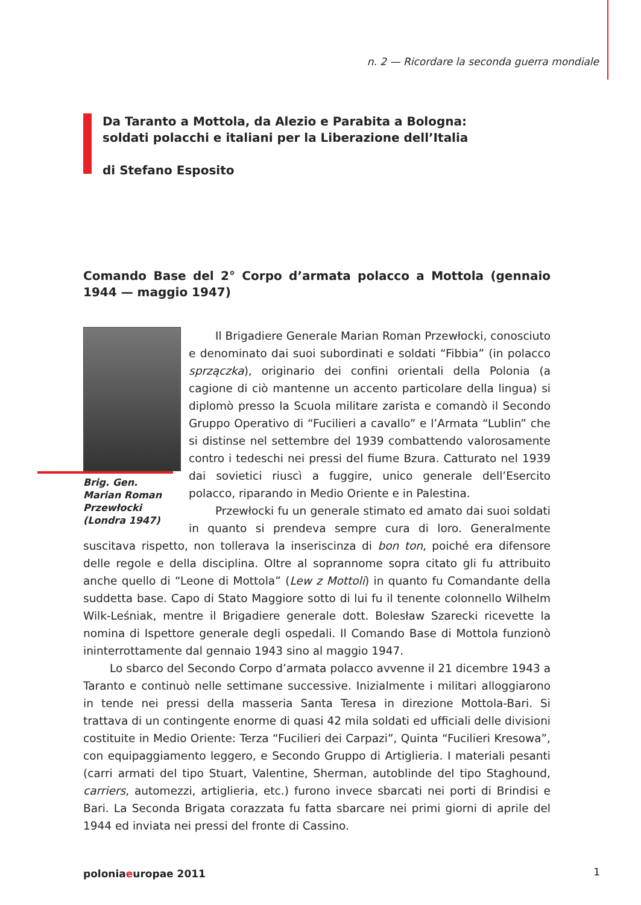n. 2 — Ricordare la seconda guerra mondiale
Da Taranto a Mottola, da Alezio e Parabita a Bologna:
soldati polacchi e italiani per la Liberazione dell’Italia
di Stefano Esposito
Comando Base del 2° Corpo d’armata polacco a Mottola (gennaio 1944 — maggio 1947)
Brig. Gen. Marian Roman Przewłocki (Londra 1947)
Il Brigadiere Generale Marian Roman Przewłocki, conosciuto e denominato dai suoi subordinati e soldati “Fibbia” (in polacco sprzączka), originario dei confini orientali della Polonia (a cagione di ciò mantenne un accento particolare della lingua) si diplomò presso la Scuola militare zarista e comandò il Secondo Gruppo Operativo di “Fucilieri a cavallo” e l’Armata “Lublin” che si distinse nel settembre del 1939 combattendo valorosamente contro i tedeschi nei pressi del fiume Bzura. Catturato nel 1939 dai sovietici riuscì a fuggire, unico generale dell’Esercito polacco, riparando in Medio Oriente e in Palestina.
Przewłocki fu un generale stimato ed amato dai suoi soldati in quanto si prendeva sempre cura di loro. Generalmente suscitava rispetto, non tollerava la inseriscinza di bon ton, poiché era difensore delle regole e della disciplina. Oltre al soprannome sopra citato gli fu attribuito anche quello di “Leone di Mottola” (Lew z Mottoli) in quanto fu Comandante della suddetta base. Capo di Stato Maggiore sotto di lui fu il tenente colonnello Wilhelm Wilk-Leśniak, mentre il Brigadiere generale dott. Bolesław Szarecki ricevette la nomina di Ispettore generale degli ospedali. Il Comando Base di Mottola funzionò ininterrottamente dal gennaio 1943 sino al maggio 1947.
Lo sbarco del Secondo Corpo d’armata polacco avvenne il 21 dicembre 1943 a Taranto e continuò nelle settimane successive. Inizialmente i militari alloggiarono in tende nei pressi della masseria Santa Teresa in direzione Mottola-Bari. Si trattava di un contingente enorme di quasi 42 mila soldati ed ufficiali delle divisioni costituite in Medio Oriente: Terza “Fucilieri dei Carpazi”, Quinta “Fucilieri Kresowa”, con equipaggiamento leggero, e Secondo Gruppo di Artiglieria. I materiali pesanti (carri armati del tipo Stuart, Valentine, Sherman, autoblinde del tipo Staghound, carriers, automezzi, artiglieria, etc.) furono invece sbarcati nei porti di Brindisi e Bari. La Seconda Brigata corazzata fu fatta sbarcare nei primi giorni di aprile del 1944 ed inviata nei pressi del fronte di Cassino.
poloniaeuropae 2011 1